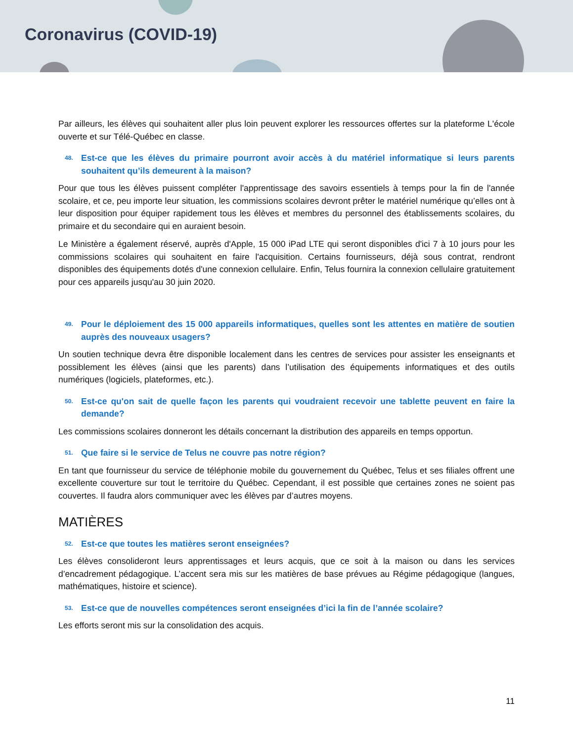Coronavirus (COVID-19)
Par ailleurs, les élèves qui souhaitent aller plus loin peuvent explorer les ressources offertes sur la plateforme L'école ouverte et sur Télé-Québec en classe.
48.
Est-ce que les élèves du primaire pourront avoir accès à du matériel informatique si leurs parents souhaitent qu’ils demeurent à la maison?
Pour que tous les élèves puissent compléter l'apprentissage des savoirs essentiels à temps pour la fin de l'année scolaire, et ce, peu importe leur situation, les commissions scolaires devront prêter le matériel numérique qu’elles ont à leur disposition pour équiper rapidement tous les élèves et membres du personnel des établissements scolaires, du primaire et du secondaire qui en auraient besoin.
Le Ministère a également réservé, auprès d'Apple, 15 000 iPad LTE qui seront disponibles d'ici 7 à 10 jours pour les commissions scolaires qui souhaitent en faire l'acquisition. Certains fournisseurs, déjà sous contrat, rendront disponibles des équipements dotés d'une connexion cellulaire. Enfin, Telus fournira la connexion cellulaire gratuitement pour ces appareils jusqu'au 30 juin 2020.
49.
Pour le déploiement des 15 000 appareils informatiques, quelles sont les attentes en matière de soutien auprès des nouveaux usagers?
Un soutien technique devra être disponible localement dans les centres de services pour assister les enseignants et possiblement les élèves (ainsi que les parents) dans l’utilisation des équipements informatiques et des outils numériques (logiciels, plateformes, etc.).
50.
Est-ce qu'on sait de quelle façon les parents qui voudraient recevoir une tablette peuvent en faire la demande?
Les commissions scolaires donneront les détails concernant la distribution des appareils en temps opportun.
51.
Que faire si le service de Telus ne couvre pas notre région?
En tant que fournisseur du service de téléphonie mobile du gouvernement du Québec, Telus et ses filiales offrent une excellente couverture sur tout le territoire du Québec. Cependant, il est possible que certaines zones ne soient pas couvertes. Il faudra alors communiquer avec les élèves par d’autres moyens.
MATIÈRES
52.
Est-ce que toutes les matières seront enseignées?
Les élèves consolideront leurs apprentissages et leurs acquis, que ce soit à la maison ou dans les services d’encadrement pédagogique. L’accent sera mis sur les matières de base prévues au Régime pédagogique (langues, mathématiques, histoire et science).
53.
Est-ce que de nouvelles compétences seront enseignées d’ici la fin de l’année scolaire?
Les efforts seront mis sur la consolidation des acquis.
11